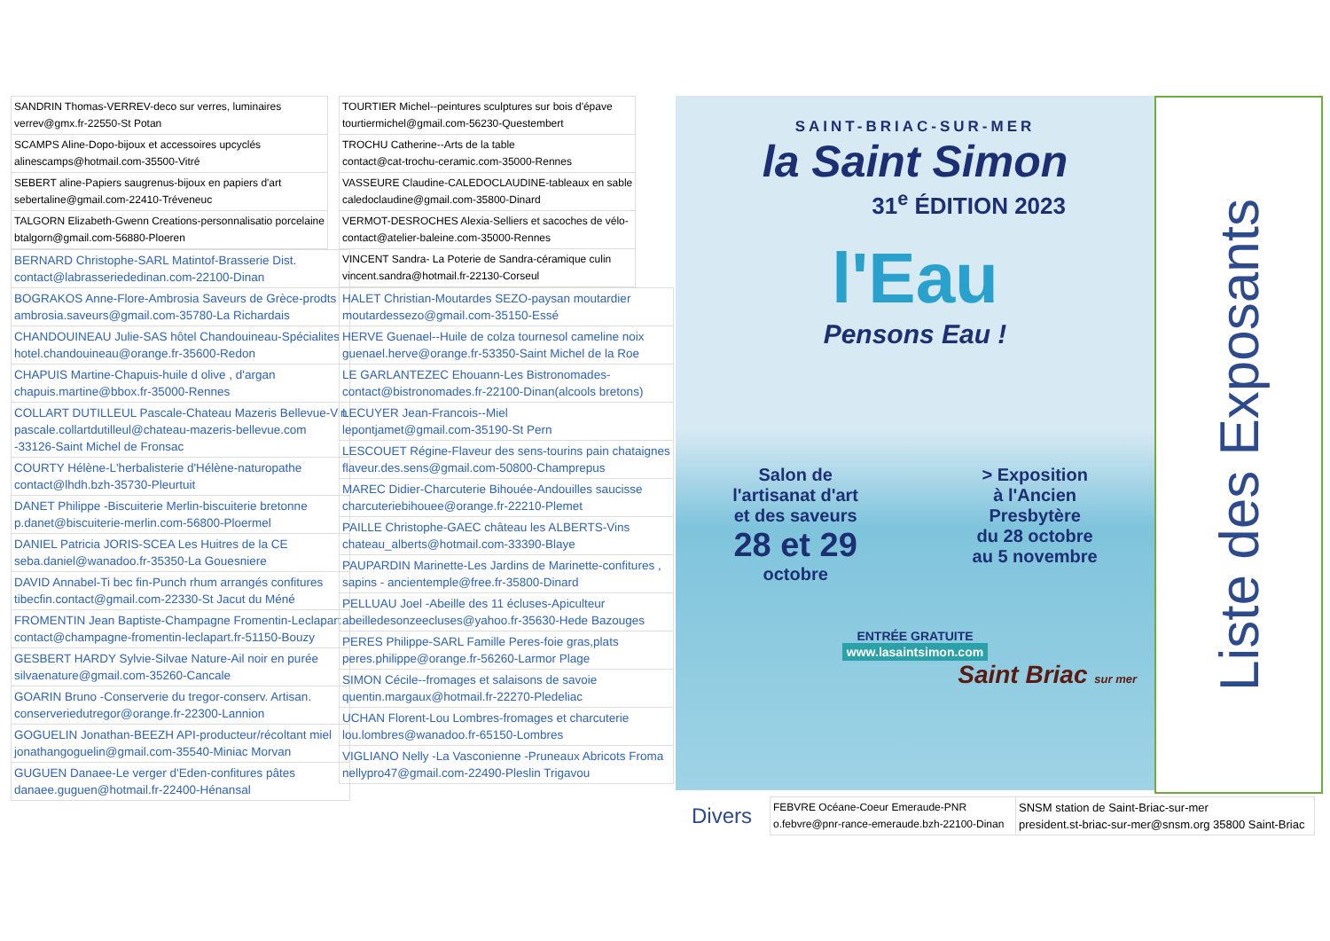| SANDRIN Thomas-VERREV-deco sur verres, luminaires verrev@gmx.fr-22550-St Potan |
| SCAMPS Aline-Dopo-bijoux et accessoires upcyclés alinescamps@hotmail.com-35500-Vitré |
| SEBERT aline-Papiers saugrenus-bijoux en papiers d'art sebertaline@gmail.com-22410-Tréveneuc |
| TALGORN Elizabeth-Gwenn Creations-personnalisatio porcelaine btalgorn@gmail.com-56880-Ploeren |
| BERNARD Christophe-SARL Matintof-Brasserie Dist. contact@labrasseriededinan.com-22100-Dinan |
| BOGRAKOS Anne-Flore-Ambrosia Saveurs de Grèce-prodts ambrosia.saveurs@gmail.com-35780-La Richardais |
| CHANDOUINEAU Julie-SAS hôtel Chandouineau-Spécialites hotel.chandouineau@orange.fr-35600-Redon |
| CHAPUIS Martine-Chapuis-huile d olive , d'argan chapuis.martine@bbox.fr-35000-Rennes |
| COLLART DUTILLEUL Pascale-Chateau Mazeris Bellevue-Vin pascale.collartdutilleul@chateau-mazeris-bellevue.com -33126-Saint Michel de Fronsac |
| COURTY Hélène-L'herbalisterie d'Hélène-naturopathe contact@lhdh.bzh-35730-Pleurtuit |
| DANET Philippe -Biscuiterie Merlin-biscuiterie bretonne p.danet@biscuiterie-merlin.com-56800-Ploermel |
| DANIEL Patricia JORIS-SCEA Les Huitres de la CE seba.daniel@wanadoo.fr-35350-La Gouesniere |
| DAVID Annabel-Ti bec fin-Punch rhum arrangés confitures tibecfin.contact@gmail.com-22330-St Jacut du Méné |
| FROMENTIN Jean Baptiste-Champagne Fromentin-Leclapart contact@champagne-fromentin-leclapart.fr-51150-Bouzy |
| GESBERT HARDY Sylvie-Silvae Nature-Ail noir en purée silvaenature@gmail.com-35260-Cancale |
| GOARIN Bruno -Conserverie du tregor-conserv. Artisan. conserveriedutregor@orange.fr-22300-Lannion |
| GOGUELIN Jonathan-BEEZH API-producteur/récoltant miel jonathangoguelin@gmail.com-35540-Miniac Morvan |
| GUGUEN Danaee-Le verger d'Eden-confitures pâtes danaee.guguen@hotmail.fr-22400-Hénansal |
| TOURTIER Michel--peintures sculptures sur bois d'épave tourtiermichel@gmail.com-56230-Questembert |
| TROCHU Catherine--Arts de la table contact@cat-trochu-ceramic.com-35000-Rennes |
| VASSEURE Claudine-CALEDOCLAUDINE-tableaux en sable caledoclaudine@gmail.com-35800-Dinard |
| VERMOT-DESROCHES Alexia-Selliers et sacoches de vélo- contact@atelier-baleine.com-35000-Rennes |
| VINCENT Sandra- La Poterie de Sandra-céramique culin vincent.sandra@hotmail.fr-22130-Corseul |
| HALET Christian-Moutardes SEZO-paysan moutardier moutardessezo@gmail.com-35150-Essé |
| HERVE Guenael--Huile de colza tournesol cameline noix guenael.herve@orange.fr-53350-Saint Michel de la Roe |
| LE GARLANTEZEC Ehouann-Les Bistronomades- contact@bistronomades.fr-22100-Dinan(alcools bretons) |
| LECUYER Jean-Francois--Miel lepontjamet@gmail.com-35190-St Pern |
| LESCOUET Régine-Flaveur des sens-tourins pain chataignes flaveur.des.sens@gmail.com-50800-Champrepus |
| MAREC Didier-Charcuterie Bihouée-Andouilles saucisse charcuteriebihouee@orange.fr-22210-Plemet |
| PAILLE Christophe-GAEC château les ALBERTS-Vins chateau_alberts@hotmail.com-33390-Blaye |
| PAUPARDIN Marinette-Les Jardins de Marinette-confitures , sapins - ancientemple@free.fr-35800-Dinard |
| PELLUAU Joel -Abeille des 11 écluses-Apiculteur abeilledesonzeecluses@yahoo.fr-35630-Hede Bazouges |
| PERES Philippe-SARL Famille Peres-foie gras,plats peres.philippe@orange.fr-56260-Larmor Plage |
| SIMON Cécile--fromages et salaisons de savoie quentin.margaux@hotmail.fr-22270-Pledeliac |
| UCHAN Florent-Lou Lombres-fromages et charcuterie lou.lombres@wanadoo.fr-65150-Lombres |
| VIGLIANO Nelly -La Vasconienne -Pruneaux Abricots Froma nellypro47@gmail.com-22490-Pleslin Trigavou |
SAINT-BRIAC-SUR-MER
la Saint Simon
31<sup>e</sup> ÉDITION 2023
l'Eau
Pensons Eau !
Salon de
l'artisanat d'art
et des saveurs
28 et 29
octobre
> Exposition
à l'Ancien
Presbytère
du 28 octobre
au 5 novembre
ENTRÉE GRATUITE
www.lasaintsimon.com
Saint Briac sur mer
Liste des Exposants
Divers
| FEBVRE Océane-Coeur Emeraude-PNR o.febvre@pnr-rance-emeraude.bzh-22100-Dinan | SNSM station de Saint-Briac-sur-mer president.st-briac-sur-mer@snsm.org 35800 Saint-Briac |